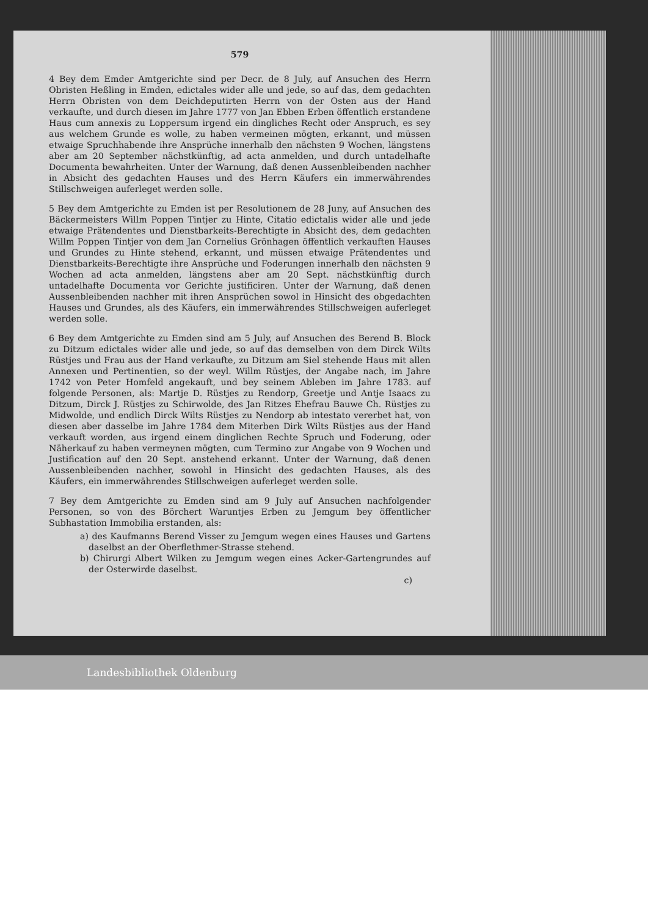579
4 Bey dem Emder Amtgerichte sind per Decr. de 8 July, auf Ansuchen des Herrn Obristen Heßling in Emden, edictales wider alle und jede, so auf das, dem gedachten Herrn Obristen von dem Deichdeputirten Herrn von der Osten aus der Hand verkaufte, und durch diesen im Jahre 1777 von Jan Ebben Erben öffentlich erstandene Haus cum annexis zu Loppersum irgend ein dingliches Recht oder Anspruch, es sey aus welchem Grunde es wolle, zu haben vermeinen mögten, erkannt, und müssen etwaige Spruchhabende ihre Ansprüche innerhalb den nächsten 9 Wochen, längstens aber am 20 September nächstkünftig, ad acta anmelden, und durch untadelhafte Documenta bewahrheiten. Unter der Warnung, daß denen Aussenbleibenden nachher in Absicht des gedachten Hauses und des Herrn Käufers ein immerwährendes Stillschweigen auferleget werden solle.
5 Bey dem Amtgerichte zu Emden ist per Resolutionem de 28 Juny, auf Ansuchen des Bäckermeisters Willm Poppen Tintjer zu Hinte, Citatio edictalis wider alle und jede etwaige Prätendentes und Dienstbarkeits-Berechtigte in Absicht des, dem gedachten Willm Poppen Tintjer von dem Jan Cornelius Grönhagen öffentlich verkauften Hauses und Grundes zu Hinte stehend, erkannt, und müssen etwaige Prätendentes und Dienstbarkeits-Berechtigte ihre Ansprüche und Foderungen innerhalb den nächsten 9 Wochen ad acta anmelden, längstens aber am 20 Sept. nächstkünftig durch untadelhafte Documenta vor Gerichte justificiren. Unter der Warnung, daß denen Aussenbleibenden nachher mit ihren Ansprüchen sowol in Hinsicht des obgedachten Hauses und Grundes, als des Käufers, ein immerwährendes Stillschweigen auferleget werden solle.
6 Bey dem Amtgerichte zu Emden sind am 5 July, auf Ansuchen des Berend B. Block zu Ditzum edictales wider alle und jede, so auf das demselben von dem Dirck Wilts Rüstjes und Frau aus der Hand verkaufte, zu Ditzum am Siel stehende Haus mit allen Annexen und Pertinentien, so der weyl. Willm Rüstjes, der Angabe nach, im Jahre 1742 von Peter Homfeld angekauft, und bey seinem Ableben im Jahre 1783. auf folgende Personen, als: Martje D. Rüstjes zu Rendorp, Greetje und Antje Isaacs zu Ditzum, Dirck J. Rüstjes zu Schirwolde, des Jan Ritzes Ehefrau Bauwe Ch. Rüstjes zu Midwolde, und endlich Dirck Wilts Rüstjes zu Nendorp ab intestato vererbet hat, von diesen aber dasselbe im Jahre 1784 dem Miterben Dirk Wilts Rüstjes aus der Hand verkauft worden, aus irgend einem dinglichen Rechte Spruch und Foderung, oder Näherkauf zu haben vermeynen mögten, cum Termino zur Angabe von 9 Wochen und Justification auf den 20 Sept. anstehend erkannt. Unter der Warnung, daß denen Aussenbleibenden nachher, sowohl in Hinsicht des gedachten Hauses, als des Käufers, ein immerwährendes Stillschweigen auferleget werden solle.
7 Bey dem Amtgerichte zu Emden sind am 9 July auf Ansuchen nachfolgender Personen, so von des Börchert Waruntjes Erben zu Jemgum bey öffentlicher Subhastation Immobilia erstanden, als:
a) des Kaufmanns Berend Visser zu Jemgum wegen eines Hauses und Gartens daselbst an der Oberflethmer-Strasse stehend.
b) Chirurgi Albert Wilken zu Jemgum wegen eines Acker-Gartengrundes auf der Osterwirde daselbst.
c)
Landesbibliothek Oldenburg